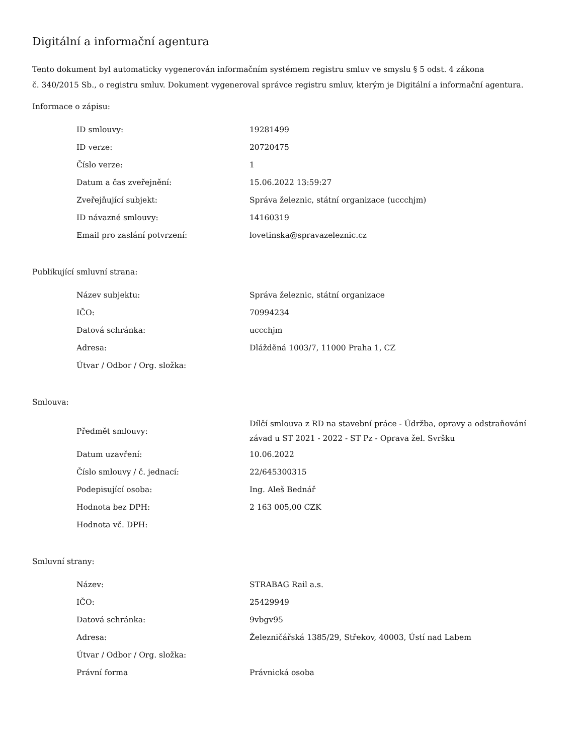Digitální a informační agentura
Tento dokument byl automaticky vygenerován informačním systémem registru smluv ve smyslu § 5 odst. 4 zákona
č. 340/2015 Sb., o registru smluv. Dokument vygeneroval správce registru smluv, kterým je Digitální a informační agentura.
Informace o zápisu:
| ID smlouvy: | 19281499 |
| ID verze: | 20720475 |
| Číslo verze: | 1 |
| Datum a čas zveřejnění: | 15.06.2022 13:59:27 |
| Zveřejňující subjekt: | Správa železnic, státní organizace (uccchjm) |
| ID návazné smlouvy: | 14160319 |
| Email pro zaslání potvrzení: | lovetinska@spravazeleznic.cz |
Publikující smluvní strana:
| Název subjektu: | Správa železnic, státní organizace |
| IČO: | 70994234 |
| Datová schránka: | uccchjm |
| Adresa: | Dlážděná 1003/7, 11000 Praha 1, CZ |
| Útvar / Odbor / Org. složka: | |
Smlouva:
| Předmět smlouvy: | Dílčí smlouva z RD na stavební práce - Údržba, opravy a odstraňování závad u ST 2021 - 2022 - ST Pz - Oprava žel. Svršku |
| Datum uzavření: | 10.06.2022 |
| Číslo smlouvy / č. jednací: | 22/645300315 |
| Podepisující osoba: | Ing. Aleš Bednář |
| Hodnota bez DPH: | 2 163 005,00 CZK |
| Hodnota vč. DPH: | |
Smluvní strany:
| Název: | STRABAG Rail a.s. |
| IČO: | 25429949 |
| Datová schránka: | 9vbgv95 |
| Adresa: | Železničářská 1385/29, Střekov, 40003, Ústí nad Labem |
| Útvar / Odbor / Org. složka: | |
| Právní forma | Právnická osoba |